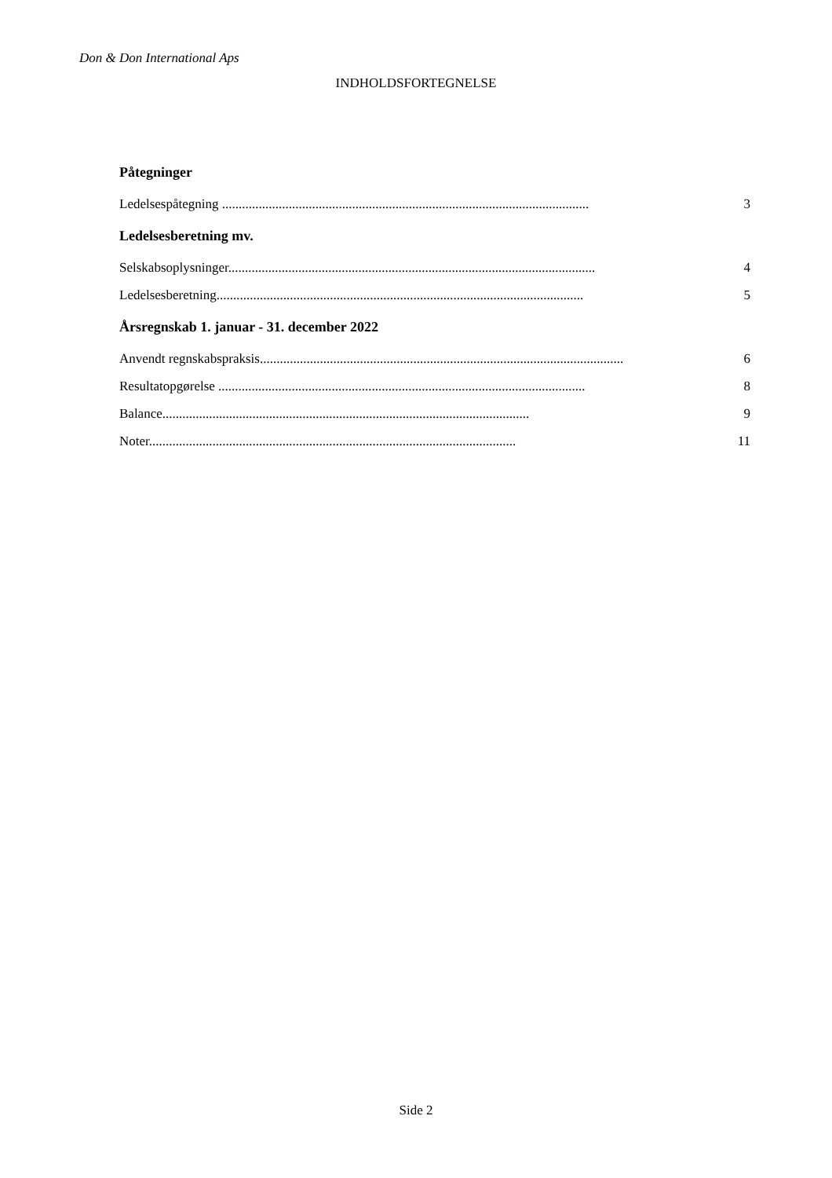Don & Don International Aps
INDHOLDSFORTEGNELSE
Påtegninger
Ledelsespåtegning .............................................................................................................. 3
Ledelsesberetning mv.
Selskabsoplysninger.............................................................................................................. 4
Ledelsesberetning.............................................................................................................. 5
Årsregnskab 1. januar - 31. december 2022
Anvendt regnskabspraksis.............................................................................................................. 6
Resultatopgørelse .............................................................................................................. 8
Balance.............................................................................................................. 9
Noter.............................................................................................................. 11
Side 2